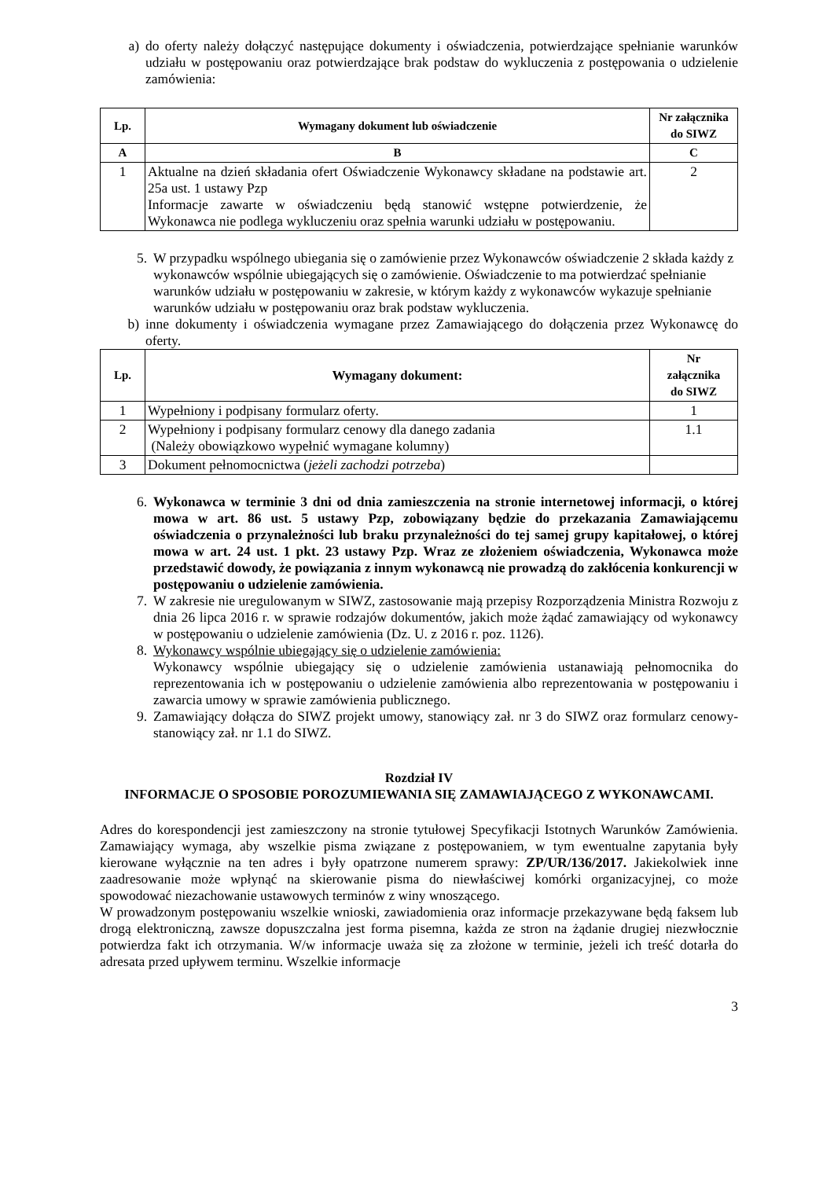a) do oferty należy dołączyć następujące dokumenty i oświadczenia, potwierdzające spełnianie warunków udziału w postępowaniu oraz potwierdzające brak podstaw do wykluczenia z postępowania o udzielenie zamówienia:
| Lp. | Wymagany dokument lub oświadczenie | Nr załącznika do SIWZ |
| --- | --- | --- |
| A | B | C |
| 1 | Aktualne na dzień składania ofert Oświadczenie Wykonawcy składane na podstawie art. 25a ust. 1 ustawy Pzp Informacje zawarte w oświadczeniu będą stanowić wstępne potwierdzenie, że Wykonawca nie podlega wykluczeniu oraz spełnia warunki udziału w postępowaniu. | 2 |
5. W przypadku wspólnego ubiegania się o zamówienie przez Wykonawców oświadczenie 2 składa każdy z wykonawców wspólnie ubiegających się o zamówienie. Oświadczenie to ma potwierdzać spełnianie warunków udziału w postępowaniu w zakresie, w którym każdy z wykonawców wykazuje spełnianie warunków udziału w postępowaniu oraz brak podstaw wykluczenia.
b) inne dokumenty i oświadczenia wymagane przez Zamawiającego do dołączenia przez Wykonawcę do oferty.
| Lp. | Wymagany dokument: | Nr załącznika do SIWZ |
| --- | --- | --- |
| 1 | Wypełniony i podpisany formularz oferty. | 1 |
| 2 | Wypełniony i podpisany formularz cenowy dla danego zadania (Należy obowiązkowo wypełnić wymagane kolumny) | 1.1 |
| 3 | Dokument pełnomocnictwa ( jeżeli zachodzi potrzeba ) | |
6. Wykonawca w terminie 3 dni od dnia zamieszczenia na stronie internetowej informacji, o której mowa w art. 86 ust. 5 ustawy Pzp, zobowiązany będzie do przekazania Zamawiającemu oświadczenia o przynależności lub braku przynależności do tej samej grupy kapitałowej, o której mowa w art. 24 ust. 1 pkt. 23 ustawy Pzp. Wraz ze złożeniem oświadczenia, Wykonawca może przedstawić dowody, że powiązania z innym wykonawcą nie prowadzą do zakłócenia konkurencji w postępowaniu o udzielenie zamówienia.
7. W zakresie nie uregulowanym w SIWZ, zastosowanie mają przepisy Rozporządzenia Ministra Rozwoju z dnia 26 lipca 2016 r. w sprawie rodzajów dokumentów, jakich może żądać zamawiający od wykonawcy w postępowaniu o udzielenie zamówienia (Dz. U. z 2016 r. poz. 1126).
8. Wykonawcy wspólnie ubiegający się o udzielenie zamówienia:
Wykonawcy wspólnie ubiegający się o udzielenie zamówienia ustanawiają pełnomocnika do reprezentowania ich w postępowaniu o udzielenie zamówienia albo reprezentowania w postępowaniu i zawarcia umowy w sprawie zamówienia publicznego.
9. Zamawiający dołącza do SIWZ projekt umowy, stanowiący zał. nr 3 do SIWZ oraz formularz cenowy- stanowiący zał. nr 1.1 do SIWZ.
Rozdział IV
INFORMACJE O SPOSOBIE POROZUMIEWANIA SIĘ ZAMAWIAJĄCEGO Z WYKONAWCAMI.
Adres do korespondencji jest zamieszczony na stronie tytułowej Specyfikacji Istotnych Warunków Zamówienia. Zamawiający wymaga, aby wszelkie pisma związane z postępowaniem, w tym ewentualne zapytania były kierowane wyłącznie na ten adres i były opatrzone numerem sprawy: ZP/UR/136/2017. Jakiekolwiek inne zaadresowanie może wpłynąć na skierowanie pisma do niewłaściwej komórki organizacyjnej, co może spowodować niezachowanie ustawowych terminów z winy wnoszącego.
W prowadzonym postępowaniu wszelkie wnioski, zawiadomienia oraz informacje przekazywane będą faksem lub drogą elektroniczną, zawsze dopuszczalna jest forma pisemna, każda ze stron na żądanie drugiej niezwłocznie potwierdza fakt ich otrzymania. W/w informacje uważa się za złożone w terminie, jeżeli ich treść dotarła do adresata przed upływem terminu. Wszelkie informacje
3